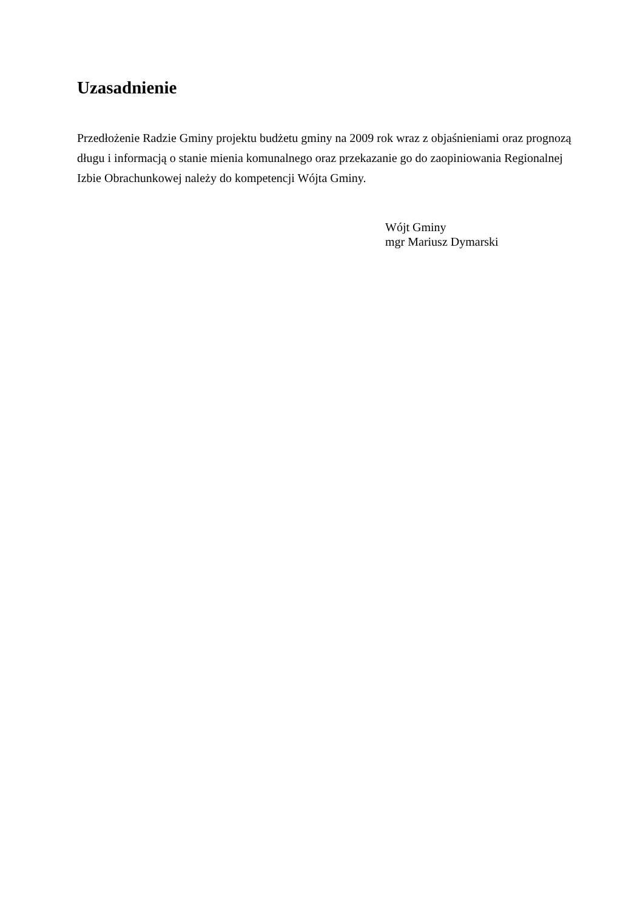Uzasadnienie
Przedłożenie Radzie Gminy projektu budżetu gminy na 2009 rok wraz z objaśnieniami oraz prognozą długu i informacją o stanie mienia komunalnego oraz przekazanie go do zaopiniowania Regionalnej Izbie Obrachunkowej należy do kompetencji Wójta Gminy.
Wójt Gminy
mgr Mariusz Dymarski